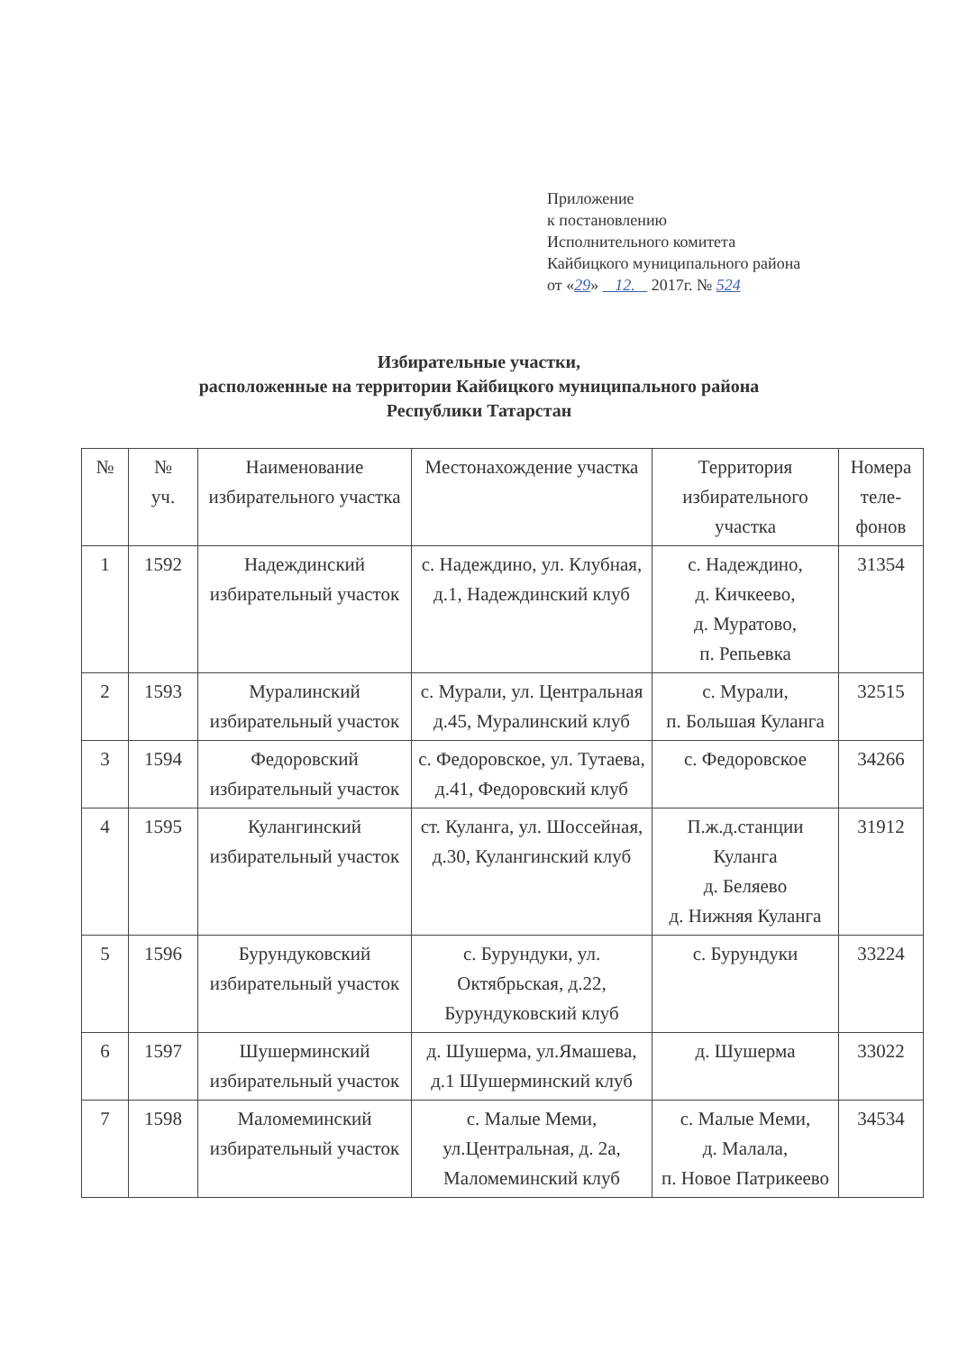Приложение
к постановлению
Исполнительного комитета
Кайбицкого муниципального района
от «29» 12. 2017г. № 524
Избирательные участки,
расположенные на территории Кайбицкого муниципального района
Республики Татарстан
| № | № уч. | Наименование избирательного участка | Местонахождение участка | Территория избирательного участка | Номера теле-фонов |
| --- | --- | --- | --- | --- | --- |
| 1 | 1592 | Надеждинский избирательный участок | с. Надеждино, ул. Клубная, д.1, Надеждинский клуб | с. Надеждино, д. Кичкеево, д. Муратово, п. Репьевка | 31354 |
| 2 | 1593 | Муралинский избирательный участок | с. Мурали, ул. Центральная д.45, Муралинский клуб | с. Мурали, п. Большая Куланга | 32515 |
| 3 | 1594 | Федоровский избирательный участок | с. Федоровское, ул. Тутаева, д.41, Федоровский клуб | с. Федоровское | 34266 |
| 4 | 1595 | Кулангинский избирательный участок | ст. Куланга, ул. Шоссейная, д.30, Кулангинский клуб | П.ж.д.станции Куланга д. Беляево д. Нижняя Куланга | 31912 |
| 5 | 1596 | Бурундуковский избирательный участок | с. Бурундуки, ул. Октябрьская, д.22, Бурундуковский клуб | с. Бурундуки | 33224 |
| 6 | 1597 | Шушерминский избирательный участок | д. Шушерма, ул.Ямашева, д.1 Шушерминский клуб | д. Шушерма | 33022 |
| 7 | 1598 | Маломеминский избирательный участок | с. Малые Меми, ул.Центральная, д. 2а, Маломеминский клуб | с. Малые Меми, д. Малала, п. Новое Патрикеево | 34534 |